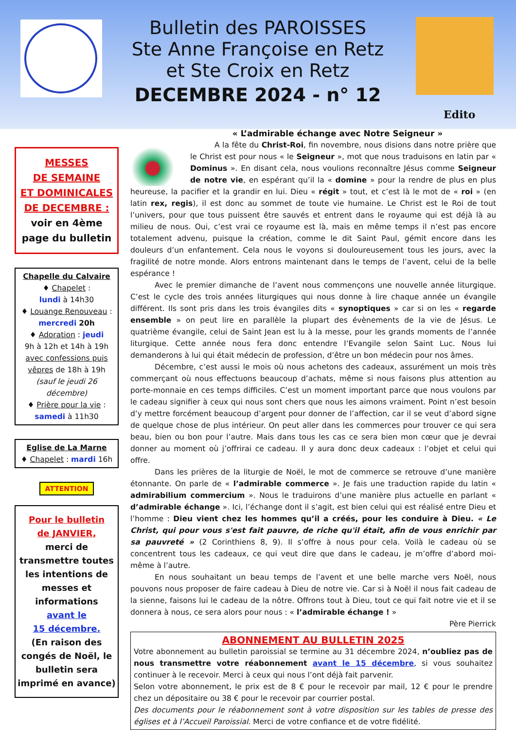Bulletin des PAROISSES
Ste Anne Françoise en Retz
et Ste Croix en Retz
DECEMBRE 2024 - n° 12
Edito
MESSES
DE SEMAINE
ET DOMINICALES
DE DECEMBRE :
voir en 4ème page du bulletin
Chapelle du Calvaire
♦ Chapelet :
lundi à 14h30
♦ Louange Renouveau :
mercredi 20h
♦ Adoration : jeudi
9h à 12h et 14h à 19h
avec confessions puis vêpres de 18h à 19h
(sauf le jeudi 26 décembre)
♦ Prière pour la vie :
samedi à 11h30
Eglise de La Marne
♦ Chapelet : mardi 16h
ATTENTION
Pour le bulletin
de JANVIER,
merci de transmettre toutes les intentions de messes et informations
avant le
15 décembre.
(En raison des congés de Noël, le bulletin sera imprimé en avance)
« L’admirable échange avec Notre Seigneur »
A la fête du Christ-Roi, fin novembre, nous disions dans notre prière que le Christ est pour nous « le Seigneur », mot que nous traduisons en latin par « Dominus ». En disant cela, nous voulions reconnaître Jésus comme Seigneur de notre vie, en espérant qu’il la « domine » pour la rendre de plus en plus heureuse, la pacifier et la grandir en lui. Dieu « régit » tout, et c’est là le mot de « roi » (en latin rex, regis), il est donc au sommet de toute vie humaine. Le Christ est le Roi de tout l’univers, pour que tous puissent être sauvés et entrent dans le royaume qui est déjà là au milieu de nous. Oui, c’est vrai ce royaume est là, mais en même temps il n’est pas encore totalement advenu, puisque la création, comme le dit Saint Paul, gémit encore dans les douleurs d’un enfantement. Cela nous le voyons si douloureusement tous les jours, avec la fragilité de notre monde. Alors entrons maintenant dans le temps de l’avent, celui de la belle espérance !
Avec le premier dimanche de l’avent nous commençons une nouvelle année liturgique. C’est le cycle des trois années liturgiques qui nous donne à lire chaque année un évangile différent. Ils sont pris dans les trois évangiles dits « synoptiques » car si on les « regarde ensemble » on peut lire en parallèle la plupart des évènements de la vie de Jésus. Le quatrième évangile, celui de Saint Jean est lu à la messe, pour les grands moments de l’année liturgique. Cette année nous fera donc entendre l’Evangile selon Saint Luc. Nous lui demanderons à lui qui était médecin de profession, d’être un bon médecin pour nos âmes.
Décembre, c’est aussi le mois où nous achetons des cadeaux, assurément un mois très commerçant où nous effectuons beaucoup d’achats, même si nous faisons plus attention au porte-monnaie en ces temps difficiles. C’est un moment important parce que nous voulons par le cadeau signifier à ceux qui nous sont chers que nous les aimons vraiment. Point n’est besoin d’y mettre forcément beaucoup d’argent pour donner de l’affection, car il se veut d’abord signe de quelque chose de plus intérieur. On peut aller dans les commerces pour trouver ce qui sera beau, bien ou bon pour l’autre. Mais dans tous les cas ce sera bien mon cœur que je devrai donner au moment où j’offrirai ce cadeau. Il y aura donc deux cadeaux : l’objet et celui qui offre.
Dans les prières de la liturgie de Noël, le mot de commerce se retrouve d’une manière étonnante. On parle de « l’admirable commerce ». Je fais une traduction rapide du latin « admirabilium commercium ». Nous le traduirons d’une manière plus actuelle en parlant « d’admirable échange ». Ici, l’échange dont il s’agit, est bien celui qui est réalisé entre Dieu et l’homme : Dieu vient chez les hommes qu’il a créés, pour les conduire à Dieu. « Le Christ, qui pour vous s'est fait pauvre, de riche qu'il était, afin de vous enrichir par sa pauvreté » (2 Corinthiens 8, 9). Il s’offre à nous pour cela. Voilà le cadeau où se concentrent tous les cadeaux, ce qui veut dire que dans le cadeau, je m’offre d’abord moi-même à l’autre.
En nous souhaitant un beau temps de l’avent et une belle marche vers Noël, nous pouvons nous proposer de faire cadeau à Dieu de notre vie. Car si à Noël il nous fait cadeau de la sienne, faisons lui le cadeau de la nôtre. Offrons tout à Dieu, tout ce qui fait notre vie et il se donnera à nous, ce sera alors pour nous : « l’admirable échange ! »
Père Pierrick
ABONNEMENT AU BULLETIN 2025
Votre abonnement au bulletin paroissial se termine au 31 décembre 2024, n’oubliez pas de nous transmettre votre réabonnement avant le 15 décembre, si vous souhaitez continuer à le recevoir. Merci à ceux qui nous l’ont déjà fait parvenir.
Selon votre abonnement, le prix est de 8 € pour le recevoir par mail, 12 € pour le prendre chez un dépositaire ou 38 € pour le recevoir par courrier postal.
Des documents pour le réabonnement sont à votre disposition sur les tables de presse des églises et à l’Accueil Paroissial. Merci de votre confiance et de votre fidélité.